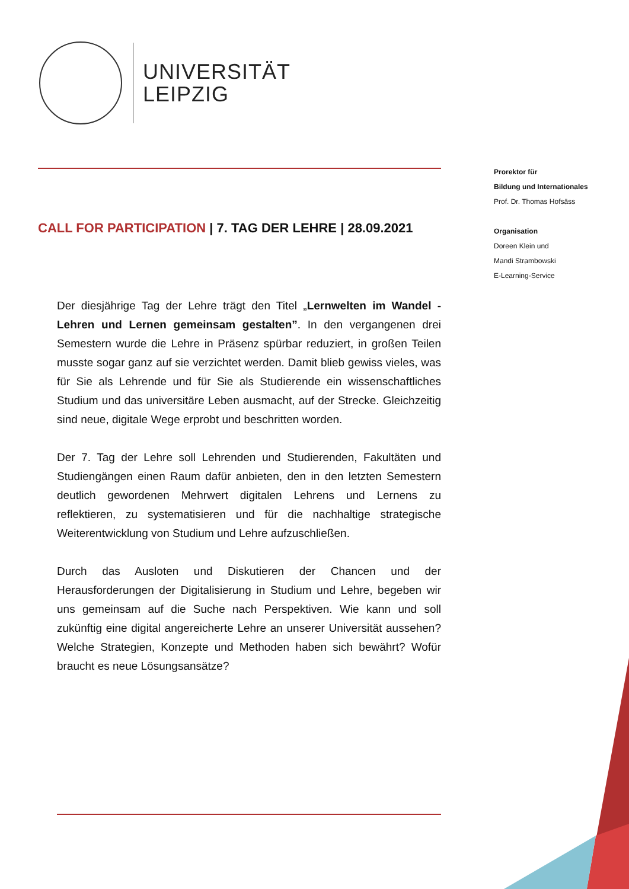UNIVERSITÄT
LEIPZIG
Prorektor für
Bildung und Internationales
Prof. Dr. Thomas Hofsäss
Organisation
Doreen Klein und
Mandi Strambowski
E-Learning-Service
CALL FOR PARTICIPATION | 7. TAG DER LEHRE | 28.09.2021
Der diesjährige Tag der Lehre trägt den Titel „Lernwelten im Wandel - Lehren und Lernen gemeinsam gestalten”. In den vergangenen drei Semestern wurde die Lehre in Präsenz spürbar reduziert, in großen Teilen musste sogar ganz auf sie verzichtet werden. Damit blieb gewiss vieles, was für Sie als Lehrende und für Sie als Studierende ein wissenschaftliches Studium und das universitäre Leben ausmacht, auf der Strecke. Gleichzeitig sind neue, digitale Wege erprobt und beschritten worden.
Der 7. Tag der Lehre soll Lehrenden und Studierenden, Fakultäten und Studiengängen einen Raum dafür anbieten, den in den letzten Semestern deutlich gewordenen Mehrwert digitalen Lehrens und Lernens zu reflektieren, zu systematisieren und für die nachhaltige strategische Weiterentwicklung von Studium und Lehre aufzuschließen.
Durch das Ausloten und Diskutieren der Chancen und der Herausforderungen der Digitalisierung in Studium und Lehre, begeben wir uns gemeinsam auf die Suche nach Perspektiven. Wie kann und soll zukünftig eine digital angereicherte Lehre an unserer Universität aussehen? Welche Strategien, Konzepte und Methoden haben sich bewährt? Wofür braucht es neue Lösungsansätze?